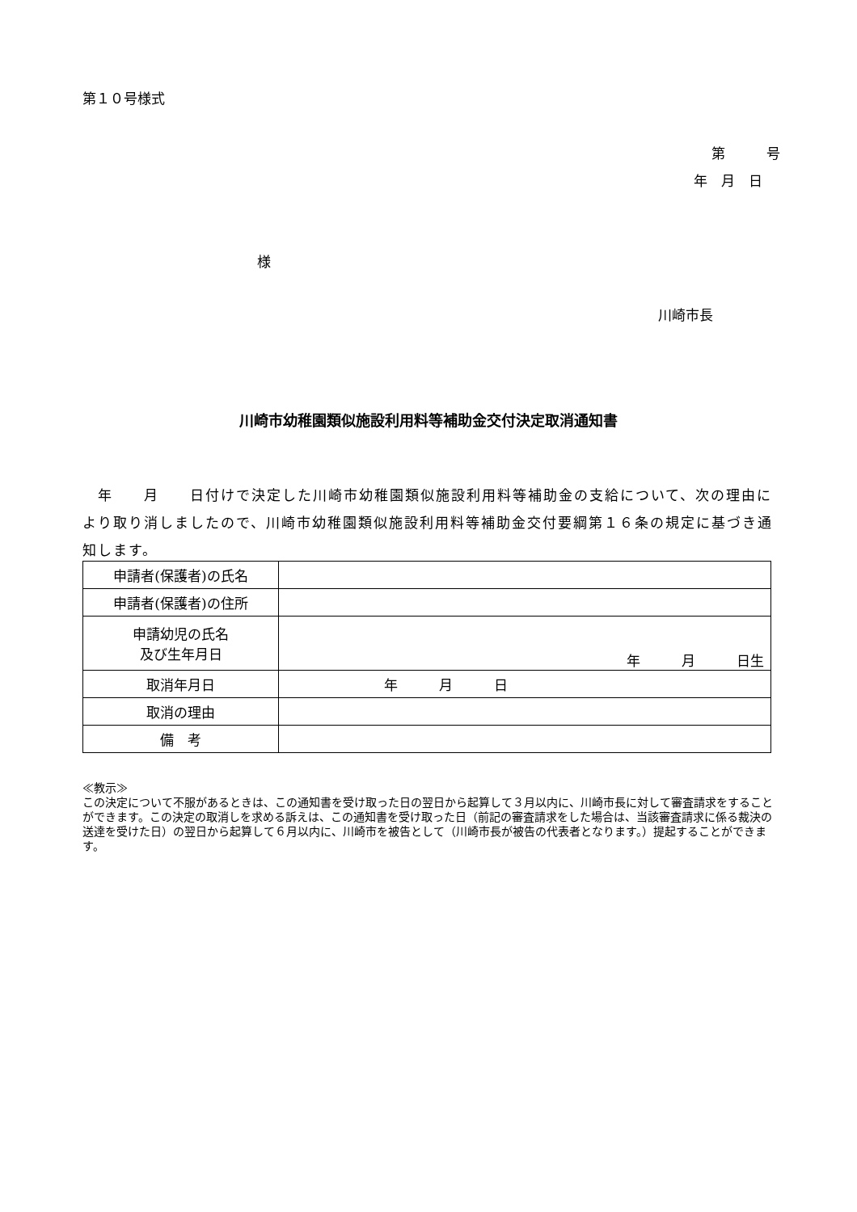第１０号様式
第　　　号
年　月　日
様
川崎市長
川崎市幼稚園類似施設利用料等補助金交付決定取消通知書
　年　　月　　日付けで決定した川崎市幼稚園類似施設利用料等補助金の支給について、次の理由により取り消しましたので、川崎市幼稚園類似施設利用料等補助金交付要綱第１６条の規定に基づき通知します。
| 申請者(保護者)の氏名 | |
| 申請者(保護者)の住所 | |
| 申請幼児の氏名 及び生年月日 | 年 月 日生 |
| 取消年月日 | 年 月 日 |
| 取消の理由 | |
| 備 考 | |
≪教示≫
この決定について不服があるときは、この通知書を受け取った日の翌日から起算して３月以内に、川崎市長に対して審査請求をすることができます。この決定の取消しを求める訴えは、この通知書を受け取った日（前記の審査請求をした場合は、当該審査請求に係る裁決の送達を受けた日）の翌日から起算して６月以内に、川崎市を被告として（川崎市長が被告の代表者となります。）提起することができます。